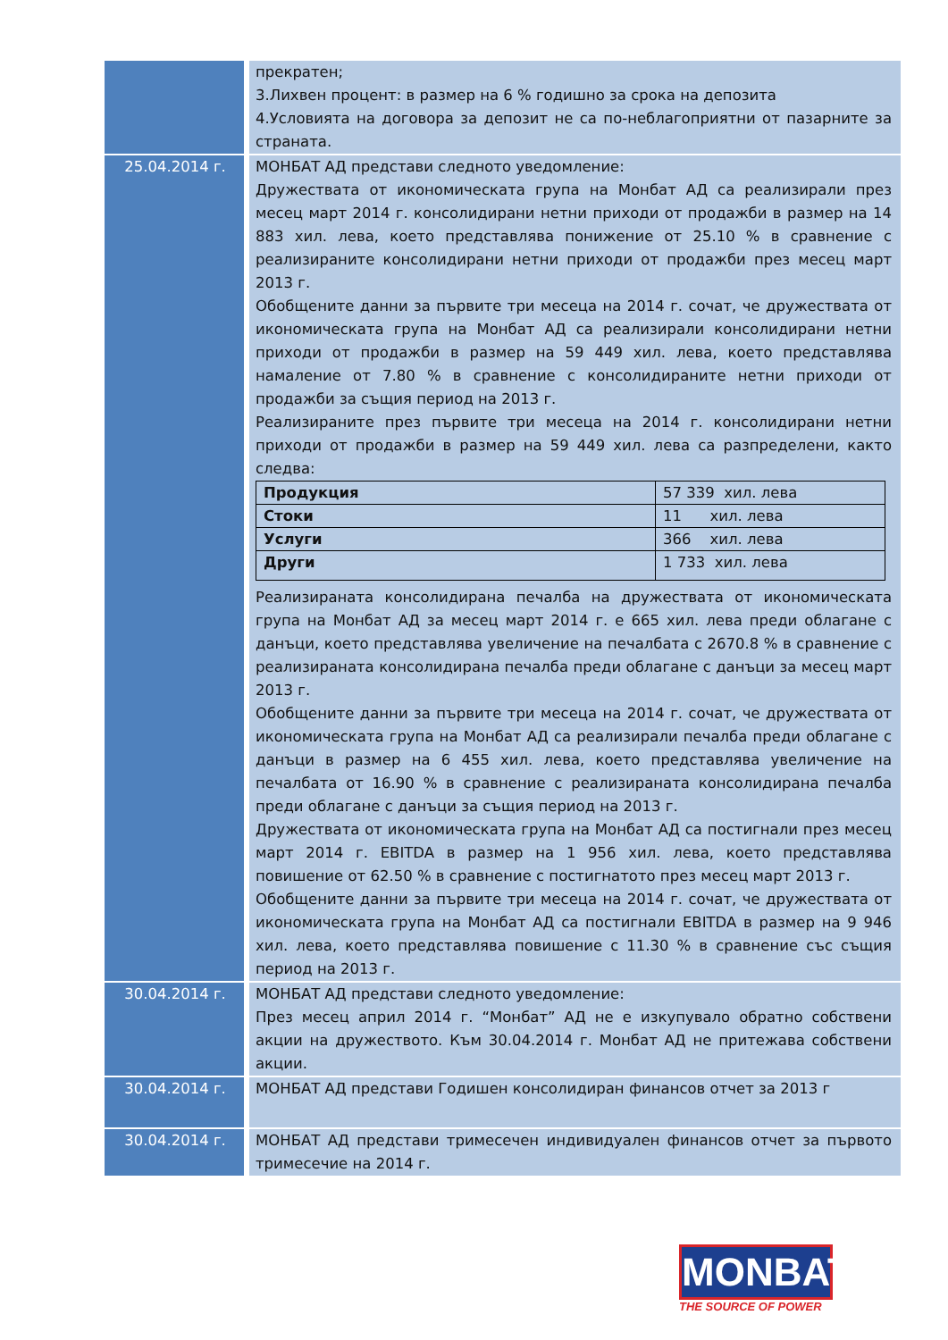| | прекратен; 3.Лихвен процент: в размер на 6 % годишно за срока на депозита 4.Условията на договора за депозит не са по-неблагоприятни от пазарните за страната. |
| 25.04.2014 г. | МОНБАТ АД представи следното уведомление: Дружествата от икономическата група на Монбат АД са реализирали през месец март 2014 г. консолидирани нетни приходи от продажби в размер на 14 883 хил. лева, което представлява понижение от 25.10 % в сравнение с реализираните консолидирани нетни приходи от продажби през месец март 2013 г. Обобщените данни за първите три месеца на 2014 г. сочат, че дружествата от икономическата група на Монбат АД са реализирали консолидирани нетни приходи от продажби в размер на 59 449 хил. лева, което представлява намаление от 7.80 % в сравнение с консолидираните нетни приходи от продажби за същия период на 2013 г. Реализираните през първите три месеца на 2014 г. консолидирани нетни приходи от продажби в размер на 59 449 хил. лева са разпределени, както следва: / Продукция / 57 339 хил. лева / / Стоки / 11 хил. лева / / Услуги / 366 хил. лева / / Други / 1 733 хил. лева / Реализираната консолидирана печалба на дружествата от икономическата група на Монбат АД за месец март 2014 г. е 665 хил. лева преди облагане с данъци, което представлява увеличение на печалбата с 2670.8 % в сравнение с реализираната консолидирана печалба преди облагане с данъци за месец март 2013 г. Обобщените данни за първите три месеца на 2014 г. сочат, че дружествата от икономическата група на Монбат АД са реализирали печалба преди облагане с данъци в размер на 6 455 хил. лева, което представлява увеличение на печалбата от 16.90 % в сравнение с реализираната консолидирана печалба преди облагане с данъци за същия период на 2013 г. Дружествата от икономическата група на Монбат АД са постигнали през месец март 2014 г. EBITDA в размер на 1 956 хил. лева, което представлява повишение от 62.50 % в сравнение с постигнатото през месец март 2013 г. Обобщените данни за първите три месеца на 2014 г. сочат, че дружествата от икономическата група на Монбат АД са постигнали EBITDA в размер на 9 946 хил. лева, което представлява повишение с 11.30 % в сравнение със същия период на 2013 г. |
| 30.04.2014 г. | МОНБАТ АД представи следното уведомление: През месец април 2014 г. “Монбат” АД не е изкупувало обратно собствени акции на дружеството. Към 30.04.2014 г. Монбат АД не притежава собствени акции. |
| 30.04.2014 г. | МОНБАТ АД представи Годишен консолидиран финансов отчет за 2013 г |
| 30.04.2014 г. | МОНБАТ АД представи тримесечен индивидуален финансов отчет за първото тримесечие на 2014 г. |
MONBAT
THE SOURCE OF POWER